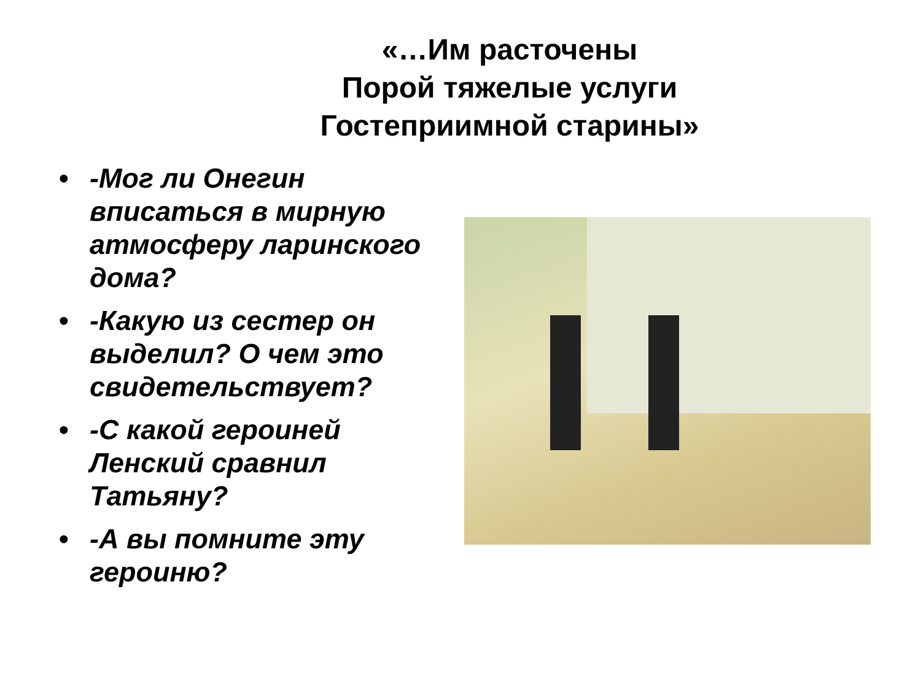«…Им расточены
Порой тяжелые услуги
Гостеприимной старины»
• -Мог ли Онегин вписаться в мирную атмосферу ларинского дома?
• -Какую из сестер он выделил? О чем это свидетельствует?
• -С какой героиней Ленский сравнил Татьяну?
• -А вы помните эту героиню?